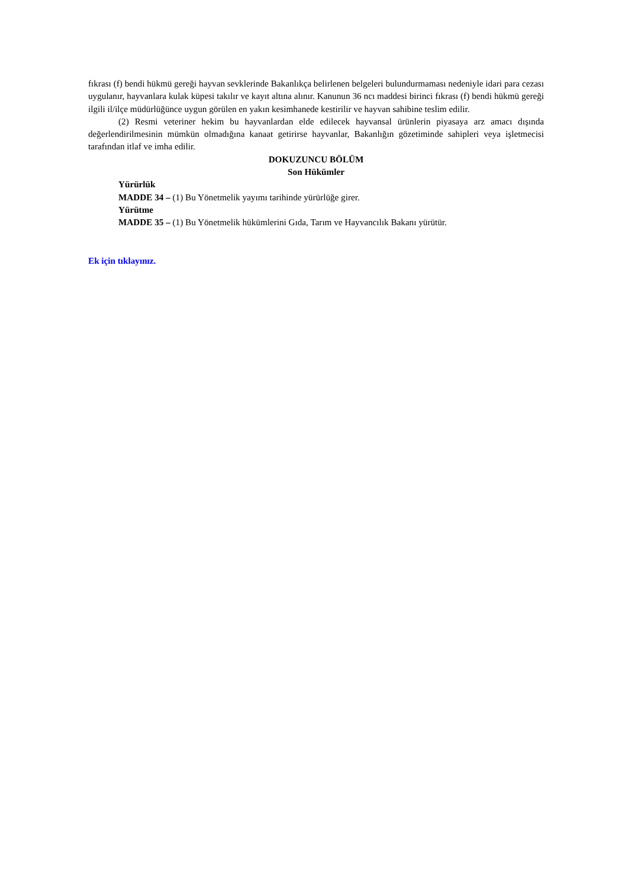fıkrası (f) bendi hükmü gereği hayvan sevklerinde Bakanlıkça belirlenen belgeleri bulundurmaması nedeniyle idari para cezası uygulanır, hayvanlara kulak küpesi takılır ve kayıt altına alınır. Kanunun 36 ncı maddesi birinci fıkrası (f) bendi hükmü gereği ilgili il/ilçe müdürlüğünce uygun görülen en yakın kesimhanede kestirilir ve hayvan sahibine teslim edilir.
(2) Resmi veteriner hekim bu hayvanlardan elde edilecek hayvansal ürünlerin piyasaya arz amacı dışında değerlendirilmesinin mümkün olmadığına kanaat getirirse hayvanlar, Bakanlığın gözetiminde sahipleri veya işletmecisi tarafından itlaf ve imha edilir.
DOKUZUNCU BÖLÜM
Son Hükümler
Yürürlük
MADDE 34 – (1) Bu Yönetmelik yayımı tarihinde yürürlüğe girer.
Yürütme
MADDE 35 – (1) Bu Yönetmelik hükümlerini Gıda, Tarım ve Hayvancılık Bakanı yürütür.
Ek için tıklayınız.